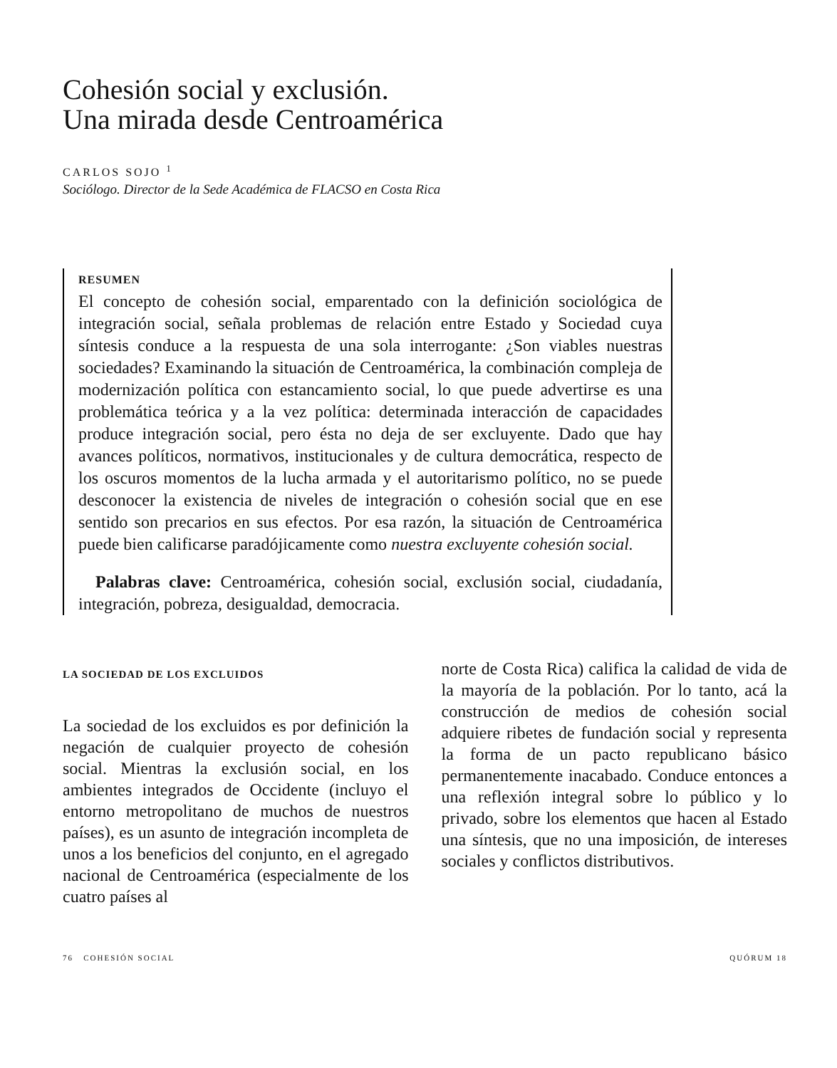Cohesión social y exclusión.
Una mirada desde Centroamérica
CARLOS SOJO <sup>1</sup>
Sociólogo. Director de la Sede Académica de FLACSO en Costa Rica
RESUMEN
El concepto de cohesión social, emparentado con la definición sociológica de integración social, señala problemas de relación entre Estado y Sociedad cuya síntesis conduce a la respuesta de una sola interrogante: ¿Son viables nuestras sociedades? Examinando la situación de Centroamérica, la combinación compleja de modernización política con estancamiento social, lo que puede advertirse es una problemática teórica y a la vez política: determinada interacción de capacidades produce integración social, pero ésta no deja de ser excluyente. Dado que hay avances políticos, normativos, institucionales y de cultura democrática, respecto de los oscuros momentos de la lucha armada y el autoritarismo político, no se puede desconocer la existencia de niveles de integración o cohesión social que en ese sentido son precarios en sus efectos. Por esa razón, la situación de Centroamérica puede bien calificarse paradójicamente como nuestra excluyente cohesión social.
Palabras clave: Centroamérica, cohesión social, exclusión social, ciudadanía, integración, pobreza, desigualdad, democracia.
LA SOCIEDAD DE LOS EXCLUIDOS
La sociedad de los excluidos es por definición la negación de cualquier proyecto de cohesión social. Mientras la exclusión social, en los ambientes integrados de Occidente (incluyo el entorno metropolitano de muchos de nuestros países), es un asunto de integración incompleta de unos a los beneficios del conjunto, en el agregado nacional de Centroamérica (especialmente de los cuatro países al
norte de Costa Rica) califica la calidad de vida de la mayoría de la población. Por lo tanto, acá la construcción de medios de cohesión social adquiere ribetes de fundación social y representa la forma de un pacto republicano básico permanentemente inacabado. Conduce entonces a una reflexión integral sobre lo público y lo privado, sobre los elementos que hacen al Estado una síntesis, que no una imposición, de intereses sociales y conflictos distributivos.
76 COHESIÓN SOCIAL QUÓRUM 18